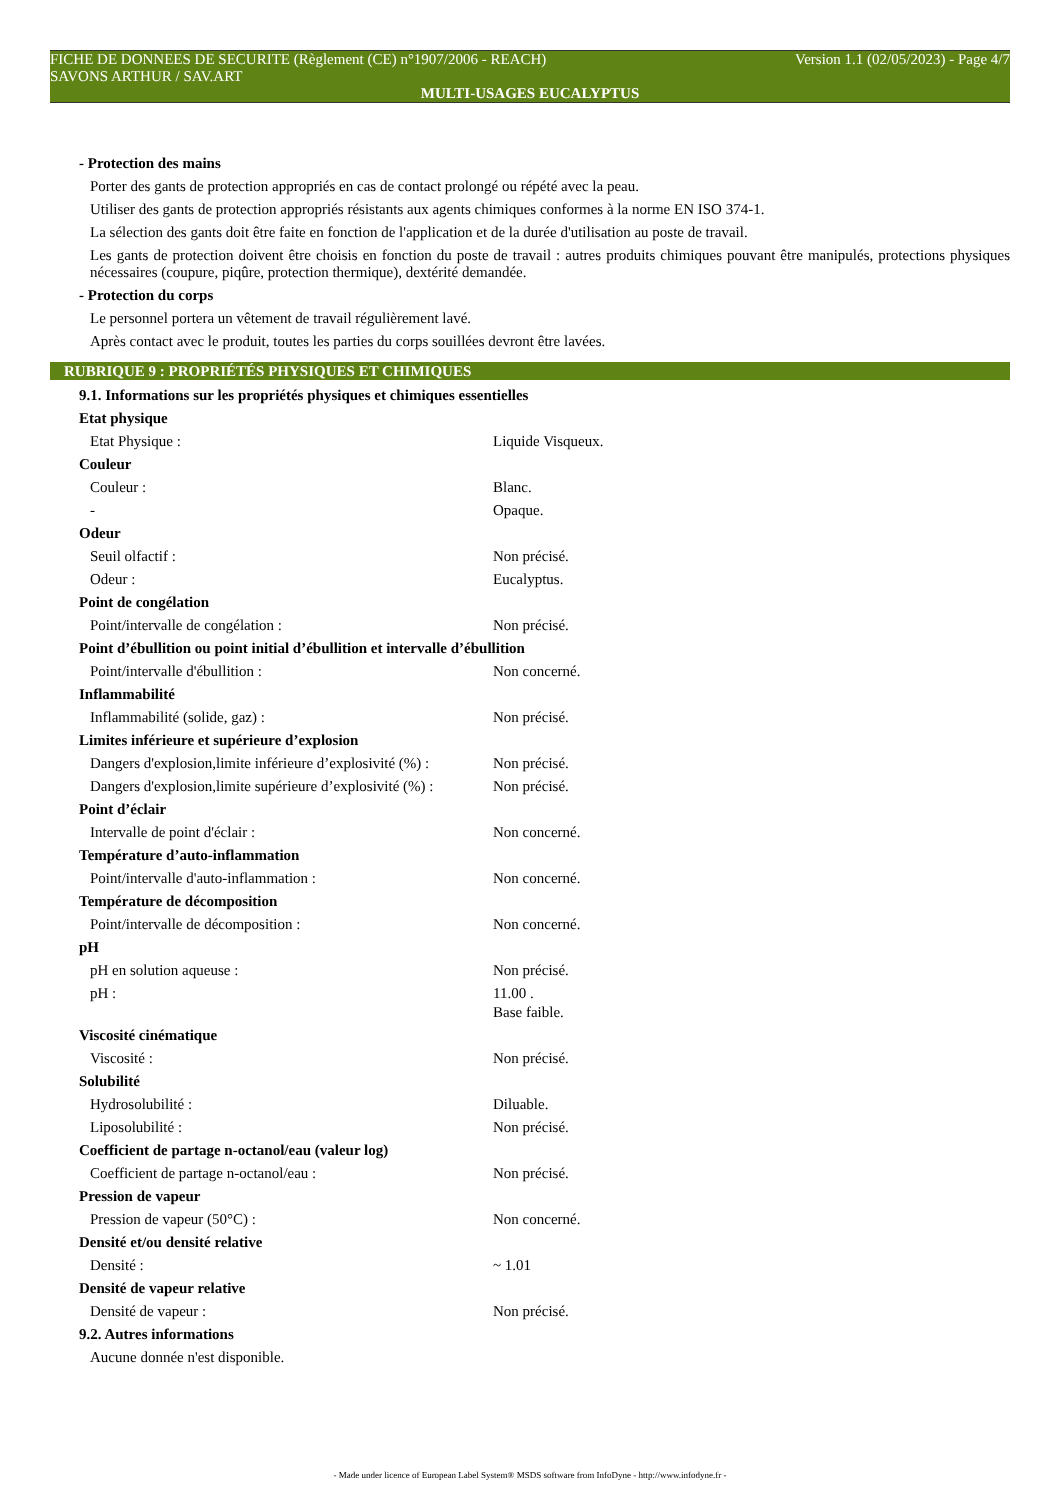FICHE DE DONNEES DE SECURITE (Règlement (CE) n°1907/2006 - REACH) Version 1.1 (02/05/2023) - Page 4/7
SAVONS ARTHUR / SAV.ART
MULTI-USAGES EUCALYPTUS
- Protection des mains
Porter des gants de protection appropriés en cas de contact prolongé ou répété avec la peau.
Utiliser des gants de protection appropriés résistants aux agents chimiques conformes à la norme EN ISO 374-1.
La sélection des gants doit être faite en fonction de l'application et de la durée d'utilisation au poste de travail.
Les gants de protection doivent être choisis en fonction du poste de travail : autres produits chimiques pouvant être manipulés, protections physiques nécessaires (coupure, piqûre, protection thermique), dextérité demandée.
- Protection du corps
Le personnel portera un vêtement de travail régulièrement lavé.
Après contact avec le produit, toutes les parties du corps souillées devront être lavées.
RUBRIQUE 9 : PROPRIÉTÉS PHYSIQUES ET CHIMIQUES
| 9.1. Informations sur les propriétés physiques et chimiques essentielles | |
| Etat physique | |
| Etat Physique : | Liquide Visqueux. |
| Couleur | |
| Couleur : | Blanc. |
| - | Opaque. |
| Odeur | |
| Seuil olfactif : | Non précisé. |
| Odeur : | Eucalyptus. |
| Point de congélation | |
| Point/intervalle de congélation : | Non précisé. |
| Point d’ébullition ou point initial d’ébullition et intervalle d’ébullition | |
| Point/intervalle d'ébullition : | Non concerné. |
| Inflammabilité | |
| Inflammabilité (solide, gaz) : | Non précisé. |
| Limites inférieure et supérieure d’explosion | |
| Dangers d'explosion,limite inférieure d’explosivité (%) : | Non précisé. |
| Dangers d'explosion,limite supérieure d’explosivité (%) : | Non précisé. |
| Point d’éclair | |
| Intervalle de point d'éclair : | Non concerné. |
| Température d’auto-inflammation | |
| Point/intervalle d'auto-inflammation : | Non concerné. |
| Température de décomposition | |
| Point/intervalle de décomposition : | Non concerné. |
| pH | |
| pH en solution aqueuse : | Non précisé. |
| pH : | 11.00 . Base faible. |
| Viscosité cinématique | |
| Viscosité : | Non précisé. |
| Solubilité | |
| Hydrosolubilité : | Diluable. |
| Liposolubilité : | Non précisé. |
| Coefficient de partage n-octanol/eau (valeur log) | |
| Coefficient de partage n-octanol/eau : | Non précisé. |
| Pression de vapeur | |
| Pression de vapeur (50°C) : | Non concerné. |
| Densité et/ou densité relative | |
| Densité : | ~ 1.01 |
| Densité de vapeur relative | |
| Densité de vapeur : | Non précisé. |
| 9.2. Autres informations | |
| Aucune donnée n'est disponible. | |
- Made under licence of European Label System® MSDS software from InfoDyne - http://www.infodyne.fr -